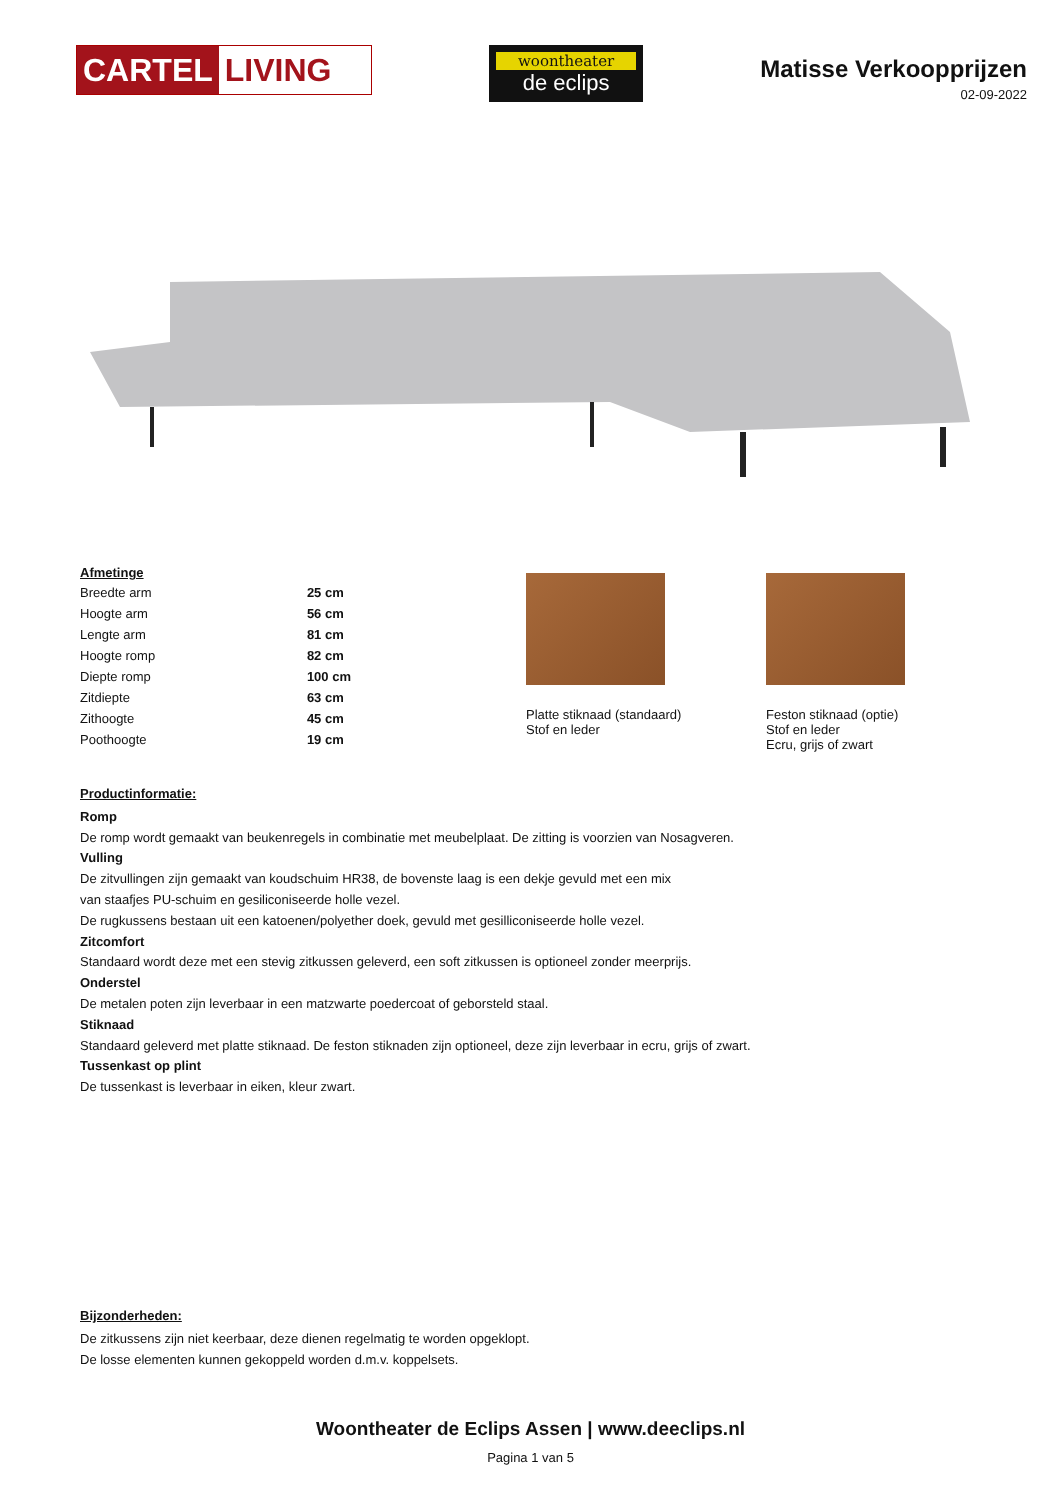CARTEL LIVING
woontheater
de eclips
Matisse Verkoopprijzen
02-09-2022
Afmetinge
| Breedte arm | 25 cm |
| Hoogte arm | 56 cm |
| Lengte arm | 81 cm |
| Hoogte romp | 82 cm |
| Diepte romp | 100 cm |
| Zitdiepte | 63 cm |
| Zithoogte | 45 cm |
| Poothoogte | 19 cm |
Platte stiknaad (standaard)
Stof en leder
Feston stiknaad (optie)
Stof en leder
Ecru, grijs of zwart
Productinformatie:
Romp
De romp wordt gemaakt van beukenregels in combinatie met meubelplaat. De zitting is voorzien van Nosagveren.
Vulling
De zitvullingen zijn gemaakt van koudschuim HR38, de bovenste laag is een dekje gevuld met een mix
van staafjes PU-schuim en gesiliconiseerde holle vezel.
De rugkussens bestaan uit een katoenen/polyether doek, gevuld met gesilliconiseerde holle vezel.
Zitcomfort
Standaard wordt deze met een stevig zitkussen geleverd, een soft zitkussen is optioneel zonder meerprijs.
Onderstel
De metalen poten zijn leverbaar in een matzwarte poedercoat of geborsteld staal.
Stiknaad
Standaard geleverd met platte stiknaad. De feston stiknaden zijn optioneel, deze zijn leverbaar in ecru, grijs of zwart.
Tussenkast op plint
De tussenkast is leverbaar in eiken, kleur zwart.
Bijzonderheden:
De zitkussens zijn niet keerbaar, deze dienen regelmatig te worden opgeklopt.
De losse elementen kunnen gekoppeld worden d.m.v. koppelsets.
Woontheater de Eclips Assen | www.deeclips.nl
Pagina 1 van 5